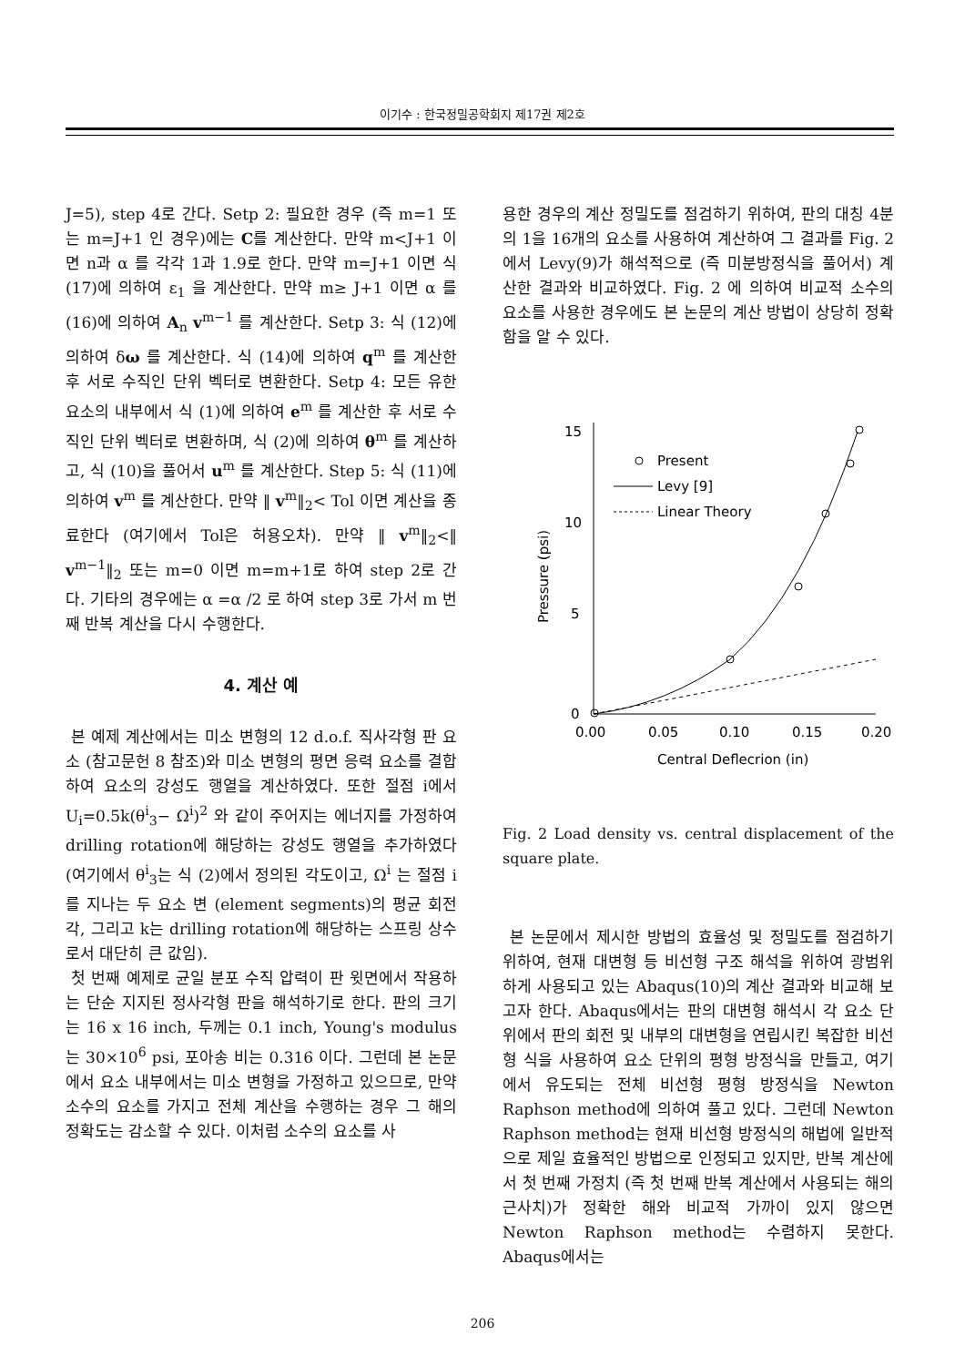이기수 : 한국정밀공학회지 제17권 제2호
J=5), step 4로 간다. Setp 2: 필요한 경우 (즉 m=1 또는 m=J+1 인 경우)에는 C를 계산한다. 만약 m<J+1 이면 n과 α 를 각각 1과 1.9로 한다. 만약 m=J+1 이면 식 (17)에 의하여 ε<sub>1</sub> 을 계산한다. 만약 m≥ J+1 이면 α 를 (16)에 의하여 A<sub>n</sub> v<sup>m−1</sup> 를 계산한다. Setp 3: 식 (12)에 의하여 δω 를 계산한다. 식 (14)에 의하여 q<sup>m</sup> 를 계산한 후 서로 수직인 단위 벡터로 변환한다. Setp 4: 모든 유한 요소의 내부에서 식 (1)에 의하여 e<sup>m</sup> 를 계산한 후 서로 수직인 단위 벡터로 변환하며, 식 (2)에 의하여 θ<sup>m</sup> 를 계산하고, 식 (10)을 풀어서 u<sup>m</sup> 를 계산한다. Step 5: 식 (11)에 의하여 v<sup>m</sup> 를 계산한다. 만약 ‖ v<sup>m</sup>‖<sub>2</sub>< Tol 이면 계산을 종료한다 (여기에서 Tol은 허용오차). 만약 ‖ v<sup>m</sup>‖<sub>2</sub><‖ v<sup>m−1</sup>‖<sub>2</sub> 또는 m=0 이면 m=m+1로 하여 step 2로 간다. 기타의 경우에는 α =α /2 로 하여 step 3로 가서 m 번째 반복 계산을 다시 수행한다.
4. 계산 예
본 예제 계산에서는 미소 변형의 12 d.o.f. 직사각형 판 요소 (참고문헌 8 참조)와 미소 변형의 평면 응력 요소를 결합하여 요소의 강성도 행열을 계산하였다. 또한 절점 i에서 U<sub>i</sub>=0.5k(θ<sup>i</sup><sub>3</sub>− Ω<sup>i</sup>)<sup>2</sup> 와 같이 주어지는 에너지를 가정하여 drilling rotation에 해당하는 강성도 행열을 추가하였다 (여기에서 θ<sup>i</sup><sub>3</sub>는 식 (2)에서 정의된 각도이고, Ω<sup>i</sup> 는 절점 i를 지나는 두 요소 변 (element segments)의 평균 회전각, 그리고 k는 drilling rotation에 해당하는 스프링 상수로서 대단히 큰 값임).
첫 번째 예제로 균일 분포 수직 압력이 판 윗면에서 작용하는 단순 지지된 정사각형 판을 해석하기로 한다. 판의 크기는 16 x 16 inch, 두께는 0.1 inch, Young's modulus는 30×10<sup>6</sup> psi, 포아송 비는 0.316 이다. 그런데 본 논문에서 요소 내부에서는 미소 변형을 가정하고 있으므로, 만약 소수의 요소를 가지고 전체 계산을 수행하는 경우 그 해의 정확도는 감소할 수 있다. 이처럼 소수의 요소를 사
용한 경우의 계산 정밀도를 점검하기 위하여, 판의 대칭 4분의 1을 16개의 요소를 사용하여 계산하여 그 결과를 Fig. 2에서 Levy(9)가 해석적으로 (즉 미분방정식을 풀어서) 계산한 결과와 비교하였다. Fig. 2 에 의하여 비교적 소수의 요소를 사용한 경우에도 본 논문의 계산 방법이 상당히 정확함을 알 수 있다.
15
10
5
0
0.00
0.05
0.10
0.15
0.20
Central Deflecrion (in)
Pressure (psi)
Present
Levy [9]
Linear Theory
Fig. 2 Load density vs. central displacement of the square plate.
본 논문에서 제시한 방법의 효율성 및 정밀도를 점검하기 위하여, 현재 대변형 등 비선형 구조 해석을 위하여 광범위하게 사용되고 있는 Abaqus(10)의 계산 결과와 비교해 보고자 한다. Abaqus에서는 판의 대변형 해석시 각 요소 단위에서 판의 회전 및 내부의 대변형을 연립시킨 복잡한 비선형 식을 사용하여 요소 단위의 평형 방정식을 만들고, 여기에서 유도되는 전체 비선형 평형 방정식을 Newton Raphson method에 의하여 풀고 있다. 그런데 Newton Raphson method는 현재 비선형 방정식의 해법에 일반적으로 제일 효율적인 방법으로 인정되고 있지만, 반복 계산에서 첫 번째 가정치 (즉 첫 번째 반복 계산에서 사용되는 해의 근사치)가 정확한 해와 비교적 가까이 있지 않으면 Newton Raphson method는 수렴하지 못한다. Abaqus에서는
206